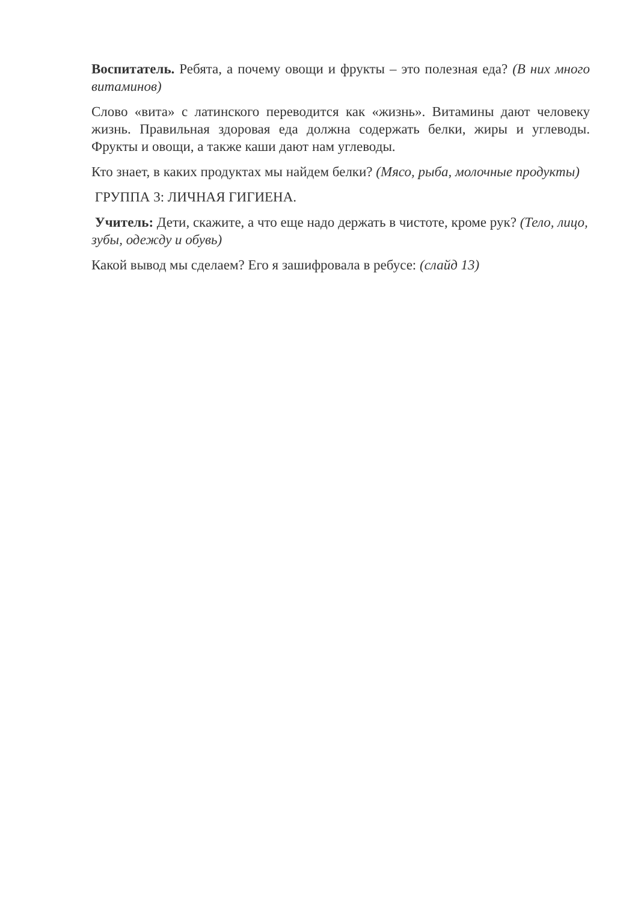Воспитатель. Ребята, а почему овощи и фрукты – это полезная еда? (В них много витаминов)
Слово «вита» с латинского переводится как «жизнь». Витамины дают человеку жизнь. Правильная здоровая еда должна содержать белки, жиры и углеводы. Фрукты и овощи, а также каши дают нам углеводы.
Кто знает, в каких продуктах мы найдем белки? (Мясо, рыба, молочные продукты)
ГРУППА 3: ЛИЧНАЯ ГИГИЕНА.
Учитель: Дети, скажите, а что еще надо держать в чистоте, кроме рук? (Тело, лицо, зубы, одежду и обувь)
Какой вывод мы сделаем? Его я зашифровала в ребусе: (слайд 13)